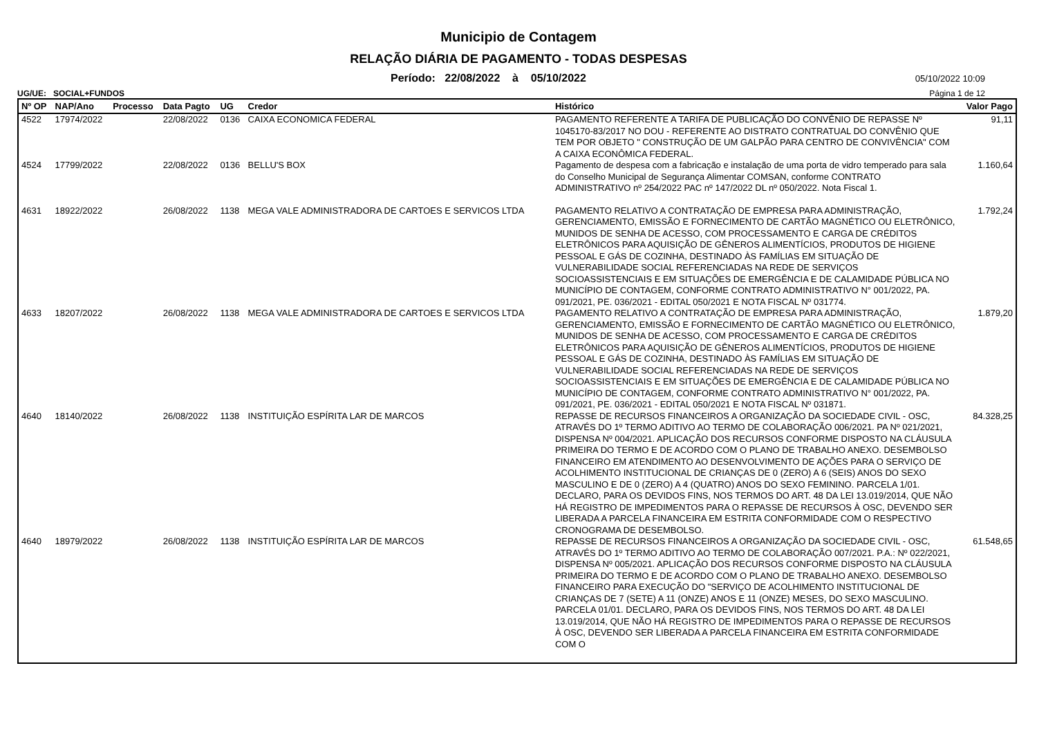Municipio de Contagem
RELAÇÃO DIÁRIA DE PAGAMENTO - TODAS DESPESAS
Período: 22/08/2022 à 05/10/2022 05/10/2022 10:09
UG/UE: SOCIAL+FUNDOS Página 1 de 12
| Nº OP | NAP/Ano | Processo | Data Pagto | UG | Credor | Histórico | Valor Pago |
| --- | --- | --- | --- | --- | --- | --- | --- |
| 4522 | 17974/2022 | | 22/08/2022 | 0136 | CAIXA ECONOMICA FEDERAL | PAGAMENTO REFERENTE A TARIFA DE PUBLICAÇÃO DO CONVÊNIO DE REPASSE Nº 1045170-83/2017 NO DOU - REFERENTE AO DISTRATO CONTRATUAL DO CONVÊNIO QUE TEM POR OBJETO " CONSTRUÇÃO DE UM GALPÃO PARA CENTRO DE CONVIVÊNCIA" COM A CAIXA ECONÔMICA FEDERAL. | 91,11 |
| 4524 | 17799/2022 | | 22/08/2022 | 0136 | BELLU'S BOX | Pagamento de despesa com a fabricação e instalação de uma porta de vidro temperado para sala do Conselho Municipal de Segurança Alimentar COMSAN, conforme CONTRATO ADMINISTRATIVO nº 254/2022 PAC nº 147/2022 DL nº 050/2022. Nota Fiscal 1. | 1.160,64 |
| 4631 | 18922/2022 | | 26/08/2022 | 1138 | MEGA VALE ADMINISTRADORA DE CARTOES E SERVICOS LTDA | PAGAMENTO RELATIVO A CONTRATAÇÃO DE EMPRESA PARA ADMINISTRAÇÃO, GERENCIAMENTO, EMISSÃO E FORNECIMENTO DE CARTÃO MAGNÉTICO OU ELETRÔNICO, MUNIDOS DE SENHA DE ACESSO, COM PROCESSAMENTO E CARGA DE CRÉDITOS ELETRÔNICOS PARA AQUISIÇÃO DE GÊNEROS ALIMENTÍCIOS, PRODUTOS DE HIGIENE PESSOAL E GÁS DE COZINHA, DESTINADO ÀS FAMÍLIAS EM SITUAÇÃO DE VULNERABILIDADE SOCIAL REFERENCIADAS NA REDE DE SERVIÇOS SOCIOASSISTENCIAIS E EM SITUAÇÕES DE EMERGÊNCIA E DE CALAMIDADE PÚBLICA NO MUNICÍPIO DE CONTAGEM, CONFORME CONTRATO ADMINISTRATIVO N° 001/2022, PA. 091/2021, PE. 036/2021 - EDITAL 050/2021 E NOTA FISCAL Nº 031774. | 1.792,24 |
| 4633 | 18207/2022 | | 26/08/2022 | 1138 | MEGA VALE ADMINISTRADORA DE CARTOES E SERVICOS LTDA | PAGAMENTO RELATIVO A CONTRATAÇÃO DE EMPRESA PARA ADMINISTRAÇÃO, GERENCIAMENTO, EMISSÃO E FORNECIMENTO DE CARTÃO MAGNÉTICO OU ELETRÔNICO, MUNIDOS DE SENHA DE ACESSO, COM PROCESSAMENTO E CARGA DE CRÉDITOS ELETRÔNICOS PARA AQUISIÇÃO DE GÊNEROS ALIMENTÍCIOS, PRODUTOS DE HIGIENE PESSOAL E GÁS DE COZINHA, DESTINADO ÀS FAMÍLIAS EM SITUAÇÃO DE VULNERABILIDADE SOCIAL REFERENCIADAS NA REDE DE SERVIÇOS SOCIOASSISTENCIAIS E EM SITUAÇÕES DE EMERGÊNCIA E DE CALAMIDADE PÚBLICA NO MUNICÍPIO DE CONTAGEM, CONFORME CONTRATO ADMINISTRATIVO N° 001/2022, PA. 091/2021, PE. 036/2021 - EDITAL 050/2021 E NOTA FISCAL Nº 031871. | 1.879,20 |
| 4640 | 18140/2022 | | 26/08/2022 | 1138 | INSTITUIÇÃO ESPÍRITA LAR DE MARCOS | REPASSE DE RECURSOS FINANCEIROS A ORGANIZAÇÃO DA SOCIEDADE CIVIL - OSC, ATRAVÉS DO 1º TERMO ADITIVO AO TERMO DE COLABORAÇÃO 006/2021. PA Nº 021/2021, DISPENSA Nº 004/2021. APLICAÇÃO DOS RECURSOS CONFORME DISPOSTO NA CLÁUSULA PRIMEIRA DO TERMO E DE ACORDO COM O PLANO DE TRABALHO ANEXO. DESEMBOLSO FINANCEIRO EM ATENDIMENTO AO DESENVOLVIMENTO DE AÇÕES PARA O SERVIÇO DE ACOLHIMENTO INSTITUCIONAL DE CRIANÇAS DE 0 (ZERO) A 6 (SEIS) ANOS DO SEXO MASCULINO E DE 0 (ZERO) A 4 (QUATRO) ANOS DO SEXO FEMININO. PARCELA 1/01. DECLARO, PARA OS DEVIDOS FINS, NOS TERMOS DO ART. 48 DA LEI 13.019/2014, QUE NÃO HÁ REGISTRO DE IMPEDIMENTOS PARA O REPASSE DE RECURSOS À OSC, DEVENDO SER LIBERADA A PARCELA FINANCEIRA EM ESTRITA CONFORMIDADE COM O RESPECTIVO CRONOGRAMA DE DESEMBOLSO. | 84.328,25 |
| 4640 | 18979/2022 | | 26/08/2022 | 1138 | INSTITUIÇÃO ESPÍRITA LAR DE MARCOS | REPASSE DE RECURSOS FINANCEIROS A ORGANIZAÇÃO DA SOCIEDADE CIVIL - OSC, ATRAVÉS DO 1º TERMO ADITIVO AO TERMO DE COLABORAÇÃO 007/2021. P.A.: Nº 022/2021, DISPENSA Nº 005/2021. APLICAÇÃO DOS RECURSOS CONFORME DISPOSTO NA CLÁUSULA PRIMEIRA DO TERMO E DE ACORDO COM O PLANO DE TRABALHO ANEXO. DESEMBOLSO FINANCEIRO PARA EXECUÇÃO DO "SERVIÇO DE ACOLHIMENTO INSTITUCIONAL DE CRIANÇAS DE 7 (SETE) A 11 (ONZE) ANOS E 11 (ONZE) MESES, DO SEXO MASCULINO. PARCELA 01/01. DECLARO, PARA OS DEVIDOS FINS, NOS TERMOS DO ART. 48 DA LEI 13.019/2014, QUE NÃO HÁ REGISTRO DE IMPEDIMENTOS PARA O REPASSE DE RECURSOS À OSC, DEVENDO SER LIBERADA A PARCELA FINANCEIRA EM ESTRITA CONFORMIDADE COM O | 61.548,65 |